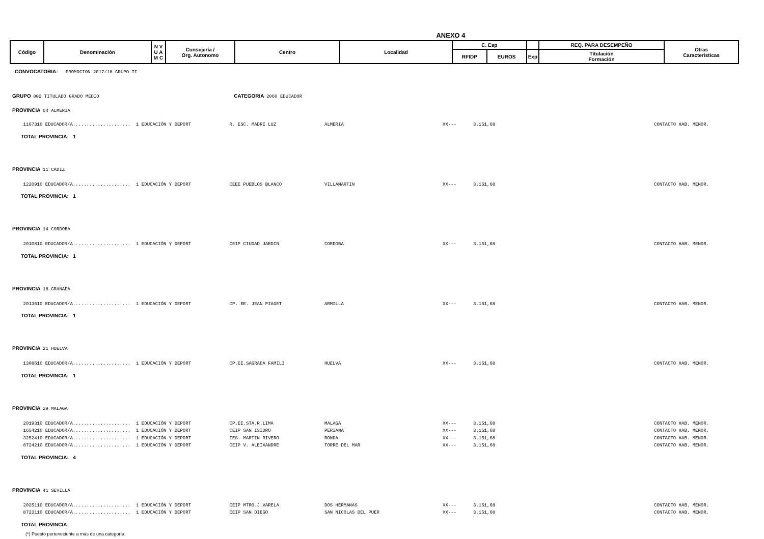ANEXO 4
| Código | Denominación | N V U A M C | Consejería / Org. Autonomo | Centro | Localidad | C. Esp | | | REQ. PARA DESEMPEÑO | Otras Caracteristicas |
| --- | --- | --- | --- | --- | --- | --- | --- | --- | --- | --- |
| | | | | | | RFIDP | EUROS | Exp | Titulación Formación | |
CONVOCATORIA: PROMOCION 2017/18 GRUPO II
GRUPO 002 TITULADO GRADO MEDIO CATEGORIA 2060 EDUCADOR
PROVINCIA 04 ALMERIA
| 1167310 EDUCADOR/A..................... 1 EDUCACIÓN Y DEPORT | R. ESC. MADRE LUZ | ALMERIA | XX--- | 3.151,68 | CONTACTO HAB. MENOR. |
TOTAL PROVINCIA: 1
PROVINCIA 11 CADIZ
| 1220910 EDUCADOR/A..................... 1 EDUCACIÓN Y DEPORT | CEEE PUEBLOS BLANCO | VILLAMARTIN | XX--- | 3.151,68 | CONTACTO HAB. MENOR. |
TOTAL PROVINCIA: 1
PROVINCIA 14 CORDOBA
| 2010810 EDUCADOR/A..................... 1 EDUCACIÓN Y DEPORT | CEIP CIUDAD JARDIN | CORDOBA | XX--- | 3.151,68 | CONTACTO HAB. MENOR. |
TOTAL PROVINCIA: 1
PROVINCIA 18 GRANADA
| 2013610 EDUCADOR/A..................... 1 EDUCACIÓN Y DEPORT | CP. EE. JEAN PIAGET | ARMILLA | XX--- | 3.151,68 | CONTACTO HAB. MENOR. |
TOTAL PROVINCIA: 1
PROVINCIA 21 HUELVA
| 1308610 EDUCADOR/A..................... 1 EDUCACIÓN Y DEPORT | CP.EE.SAGRADA FAMILI | HUELVA | XX--- | 3.151,68 | CONTACTO HAB. MENOR. |
TOTAL PROVINCIA: 1
PROVINCIA 29 MALAGA
| 2019310 EDUCADOR/A..................... 1 EDUCACIÓN Y DEPORT | CP.EE.STA.R.LIMA | MALAGA | XX--- | 3.151,68 | CONTACTO HAB. MENOR. |
| 1654210 EDUCADOR/A..................... 1 EDUCACIÓN Y DEPORT | CEIP SAN ISIDRO | PERIANA | XX--- | 3.151,68 | CONTACTO HAB. MENOR. |
| 3252410 EDUCADOR/A..................... 1 EDUCACIÓN Y DEPORT | IES. MARTIN RIVERO | RONDA | XX--- | 3.151,68 | CONTACTO HAB. MENOR. |
| 8724210 EDUCADOR/A..................... 1 EDUCACIÓN Y DEPORT | CEIP V. ALEIXANDRE | TORRE DEL MAR | XX--- | 3.151,68 | CONTACTO HAB. MENOR. |
TOTAL PROVINCIA: 4
PROVINCIA 41 SEVILLA
| 2025110 EDUCADOR/A..................... 1 EDUCACIÓN Y DEPORT | CEIP MTRO.J.VARELA | DOS HERMANAS | XX--- | 3.151,68 | CONTACTO HAB. MENOR. |
| 8723110 EDUCADOR/A..................... 1 EDUCACIÓN Y DEPORT | CEIP SAN DIEGO | SAN NICOLAS DEL PUER | XX--- | 3.151,68 | CONTACTO HAB. MENOR. |
TOTAL PROVINCIA:
(*) Puesto perteneciente a más de una categoría.